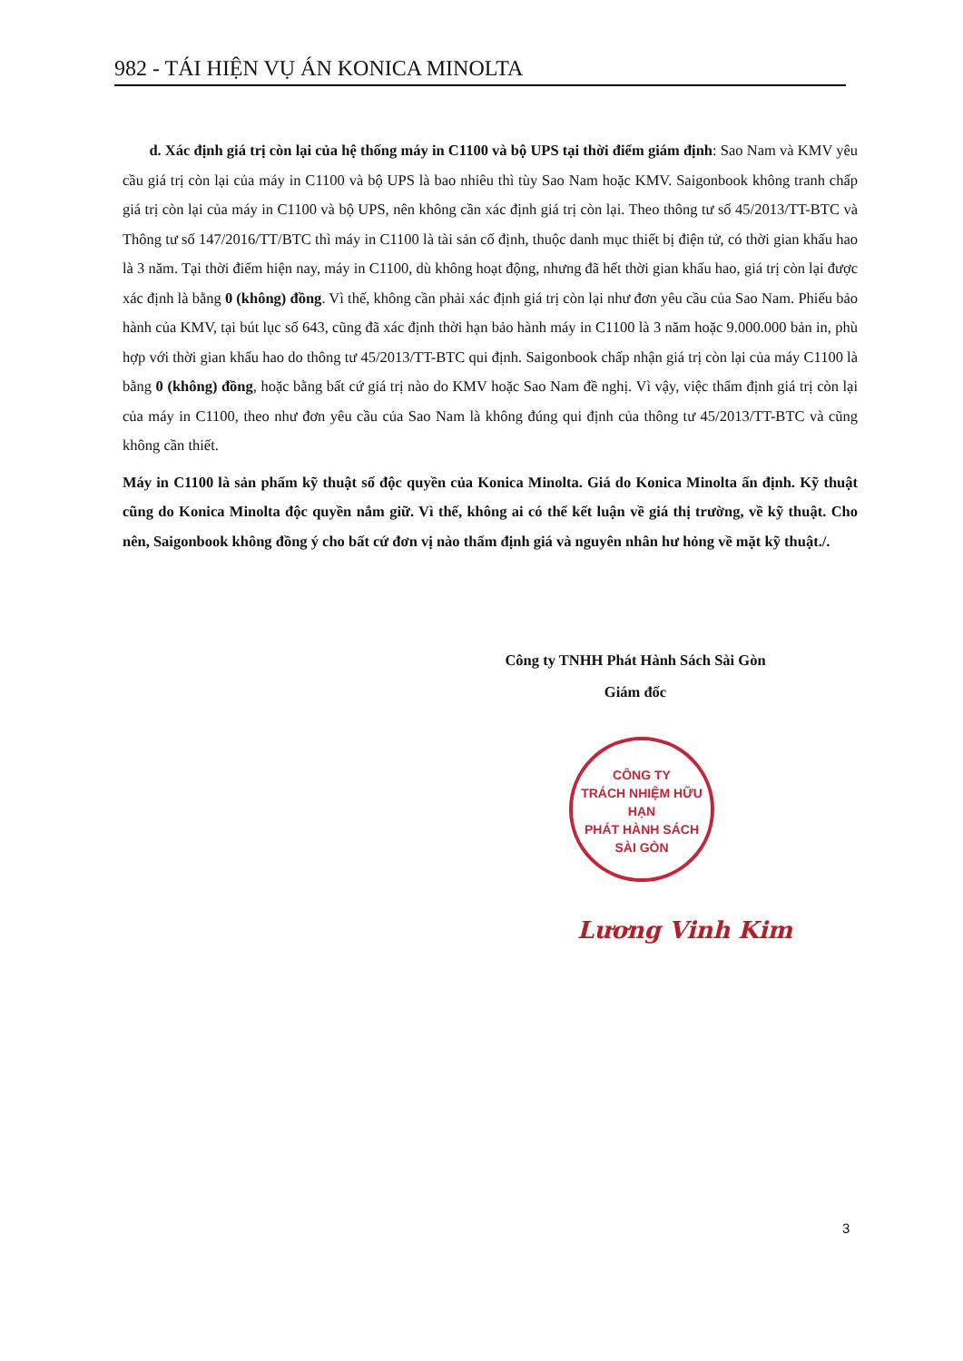982 - TÁI HIỆN VỤ ÁN KONICA MINOLTA
d. Xác định giá trị còn lại của hệ thống máy in C1100 và bộ UPS tại thời điểm giám định: Sao Nam và KMV yêu cầu giá trị còn lại của máy in C1100 và bộ UPS là bao nhiêu thì tùy Sao Nam hoặc KMV. Saigonbook không tranh chấp giá trị còn lại của máy in C1100 và bộ UPS, nên không cần xác định giá trị còn lại. Theo thông tư số 45/2013/TT-BTC và Thông tư số 147/2016/TT/BTC thì máy in C1100 là tài sản cố định, thuộc danh mục thiết bị điện tử, có thời gian khấu hao là 3 năm. Tại thời điểm hiện nay, máy in C1100, dù không hoạt động, nhưng đã hết thời gian khấu hao, giá trị còn lại được xác định là bằng 0 (không) đồng. Vì thế, không cần phải xác định giá trị còn lại như đơn yêu cầu của Sao Nam. Phiếu bảo hành của KMV, tại bút lục số 643, cũng đã xác định thời hạn bảo hành máy in C1100 là 3 năm hoặc 9.000.000 bản in, phù hợp với thời gian khấu hao do thông tư 45/2013/TT-BTC qui định. Saigonbook chấp nhận giá trị còn lại của máy C1100 là bằng 0 (không) đồng, hoặc bằng bất cứ giá trị nào do KMV hoặc Sao Nam đề nghị. Vì vậy, việc thẩm định giá trị còn lại của máy in C1100, theo như đơn yêu cầu của Sao Nam là không đúng qui định của thông tư 45/2013/TT-BTC và cũng không cần thiết.
Máy in C1100 là sản phẩm kỹ thuật số độc quyền của Konica Minolta. Giá do Konica Minolta ấn định. Kỹ thuật cũng do Konica Minolta độc quyền nắm giữ. Vì thế, không ai có thể kết luận về giá thị trường, về kỹ thuật. Cho nên, Saigonbook không đồng ý cho bất cứ đơn vị nào thẩm định giá và nguyên nhân hư hỏng về mặt kỹ thuật./.
Công ty TNHH Phát Hành Sách Sài Gòn
Giám đốc
CÔNG TY
TRÁCH NHIỆM HỮU HẠN
PHÁT HÀNH SÁCH
SÀI GÒN
Lương Vinh Kim
3